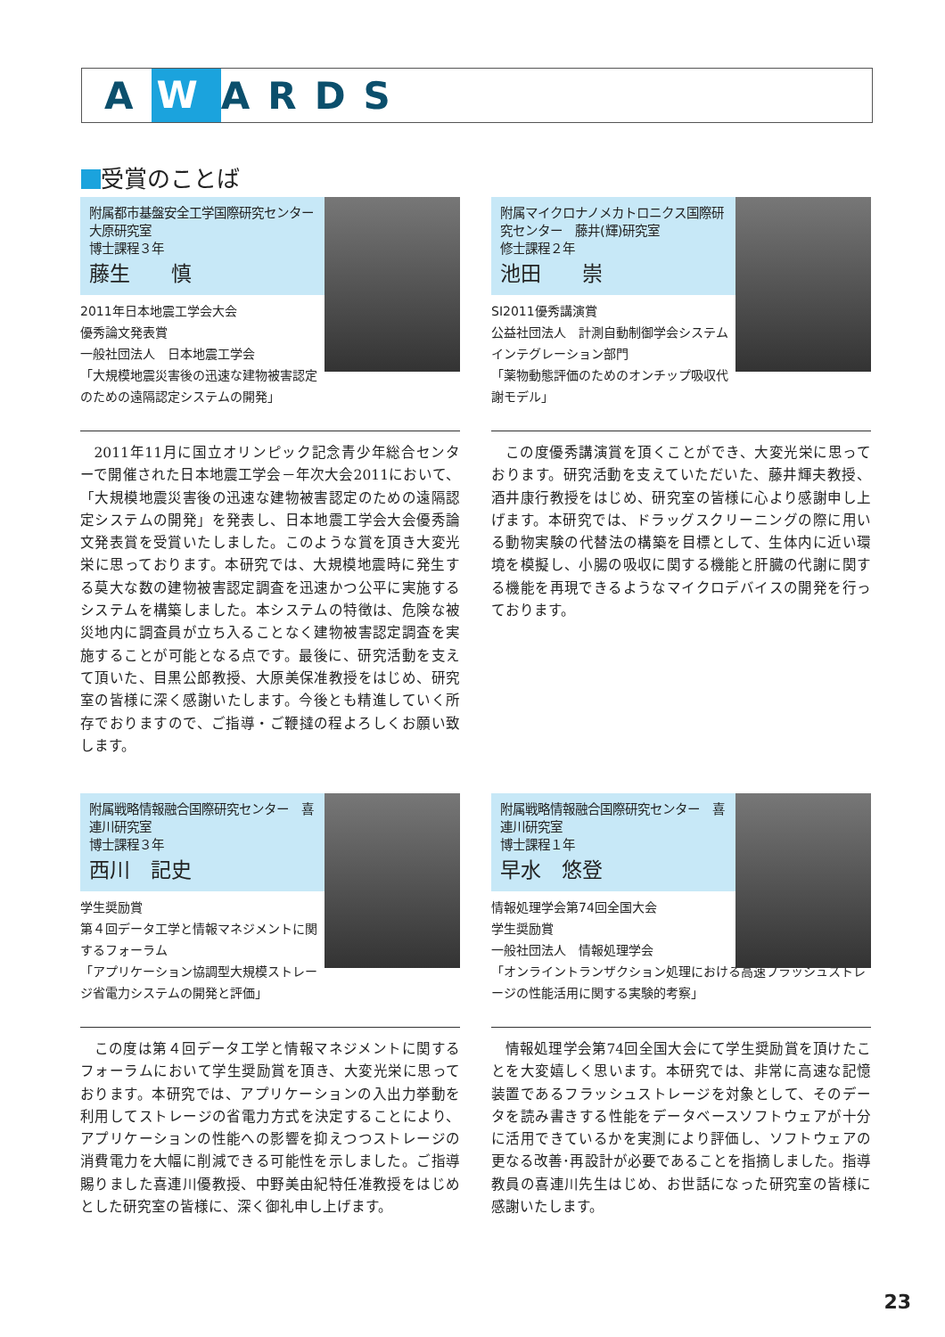A W ARDS
受賞のことば
附属都市基盤安全工学国際研究センター　大原研究室
博士課程３年
藤生　　慎
2011年日本地震工学会大会
優秀論文発表賞
一般社団法人　日本地震工学会
「大規模地震災害後の迅速な建物被害認定のための遠隔認定システムの開発」
2011年11月に国立オリンピック記念青少年総合センターで開催された日本地震工学会－年次大会2011において、「大規模地震災害後の迅速な建物被害認定のための遠隔認定システムの開発」を発表し、日本地震工学会大会優秀論文発表賞を受賞いたしました。このような賞を頂き大変光栄に思っております。本研究では、大規模地震時に発生する莫大な数の建物被害認定調査を迅速かつ公平に実施するシステムを構築しました。本システムの特徴は、危険な被災地内に調査員が立ち入ることなく建物被害認定調査を実施することが可能となる点です。最後に、研究活動を支えて頂いた、目黒公郎教授、大原美保准教授をはじめ、研究室の皆様に深く感謝いたします。今後とも精進していく所存でおりますので、ご指導・ご鞭撻の程よろしくお願い致します。
附属マイクロナノメカトロニクス国際研究センター　藤井(輝)研究室
修士課程２年
池田　　崇
SI2011優秀講演賞
公益社団法人　計測自動制御学会システムインテグレーション部門
「薬物動態評価のためのオンチップ吸収代謝モデル」
この度優秀講演賞を頂くことができ、大変光栄に思っております。研究活動を支えていただいた、藤井輝夫教授、酒井康行教授をはじめ、研究室の皆様に心より感謝申し上げます。本研究では、ドラッグスクリーニングの際に用いる動物実験の代替法の構築を目標として、生体内に近い環境を模擬し、小腸の吸収に関する機能と肝臓の代謝に関する機能を再現できるようなマイクロデバイスの開発を行っております。
附属戦略情報融合国際研究センター　喜連川研究室
博士課程３年
西川　記史
学生奨励賞
第４回データ工学と情報マネジメントに関するフォーラム
「アプリケーション協調型大規模ストレージ省電力システムの開発と評価」
この度は第４回データ工学と情報マネジメントに関するフォーラムにおいて学生奨励賞を頂き、大変光栄に思っております。本研究では、アプリケーションの入出力挙動を利用してストレージの省電力方式を決定することにより、アプリケーションの性能への影響を抑えつつストレージの消費電力を大幅に削減できる可能性を示しました。ご指導賜りました喜連川優教授、中野美由紀特任准教授をはじめとした研究室の皆様に、深く御礼申し上げます。
附属戦略情報融合国際研究センター　喜連川研究室
博士課程１年
早水　悠登
情報処理学会第74回全国大会
学生奨励賞
一般社団法人　情報処理学会
「オンライントランザクション処理における高速フラッシュストレージの性能活用に関する実験的考察」
情報処理学会第74回全国大会にて学生奨励賞を頂けたことを大変嬉しく思います。本研究では、非常に高速な記憶装置であるフラッシュストレージを対象として、そのデータを読み書きする性能をデータベースソフトウェアが十分に活用できているかを実測により評価し、ソフトウェアの更なる改善･再設計が必要であることを指摘しました。指導教員の喜連川先生はじめ、お世話になった研究室の皆様に感謝いたします。
23